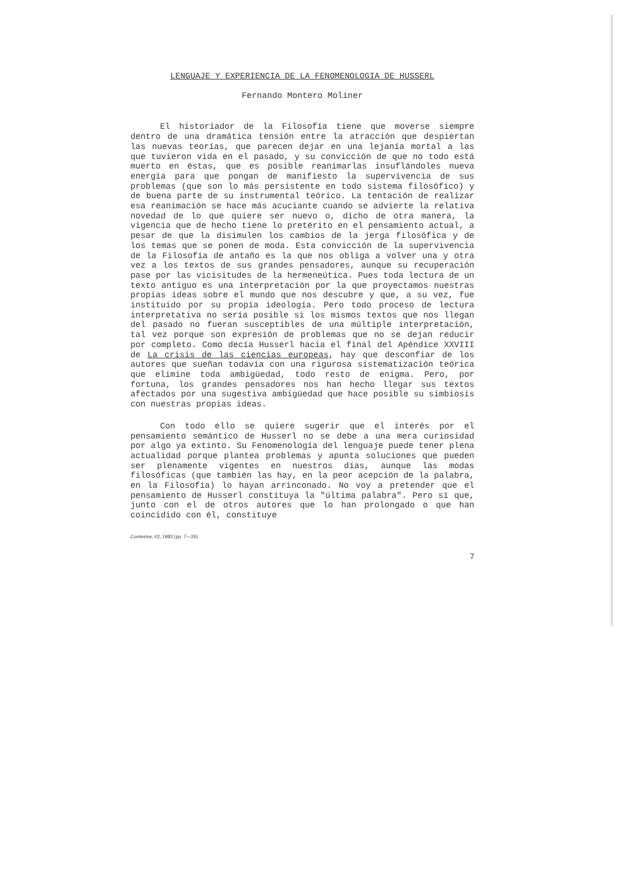LENGUAJE Y EXPERIENCIA DE LA FENOMENOLOGIA DE HUSSERL
Fernando Montero Moliner
El historiador de la Filosofía tiene que moverse siempre dentro de una dramática tensión entre la atracción que despiertan las nuevas teorías, que parecen dejar en una lejanía mortal a las que tuvieron vida en el pasado, y su convicción de que no todo está muerto en éstas, que es posible reanimarlas insuflándoles nueva energía para que pongan de manifiesto la supervivencia de sus problemas (que son lo más persistente en todo sistema filosófico) y de buena parte de su instrumental teórico. La tentación de realizar esa reanimación se hace más acuciante cuando se advierte la relativa novedad de lo que quiere ser nuevo o, dicho de otra manera, la vigencia que de hecho tiene lo pretérito en el pensamiento actual, a pesar de que la disimulen los cambios de la jerga filosófica y de los temas que se ponen de moda. Esta convicción de la supervivencia de la Filosofía de antaño es la que nos obliga a volver una y otra vez a los textos de sus grandes pensadores, aunque su recuperación pase por las vicisitudes de la hermeneútica. Pues toda lectura de un texto antiguo es una interpretación por la que proyectamos nuestras propias ideas sobre el mundo que nos descubre y que, a su vez, fue instituido por su propia ideología. Pero todo proceso de lectura interpretativa no sería posible si los mismos textos que nos llegan del pasado no fueran susceptibles de una múltiple interpretación, tal vez porque son expresión de problemas que no se dejan reducir por completo. Como decía Husserl hacia el final del Apéndice XXVIII de La crisis de las ciencias europeas, hay que desconfiar de los autores que sueñan todavía con una rigurosa sistematización teórica que elimine toda ambigüedad, todo resto de enigma. Pero, por fortuna, los grandes pensadores nos han hecho llegar sus textos afectados por una sugestiva ambigüedad que hace posible su simbiosis con nuestras propias ideas.
Con todo ello se quiere sugerir que el interés por el pensamiento semántico de Husserl no se debe a una mera curiosidad por algo ya extinto. Su Fenomenología del lenguaje puede tener plena actualidad porque plantea problemas y apunta soluciones que pueden ser plenamente vigentes en nuestros días, aunque las modas filosóficas (que también las hay, en la peor acepción de la palabra, en la Filosofía) lo hayan arrinconado. No voy a pretender que el pensamiento de Husserl constituya la "última palabra". Pero sí que, junto con el de otros autores que lo han prolongado o que han coincidido con él, constituye
Contextos, I/2, 1983 (pp. 7—26)
7